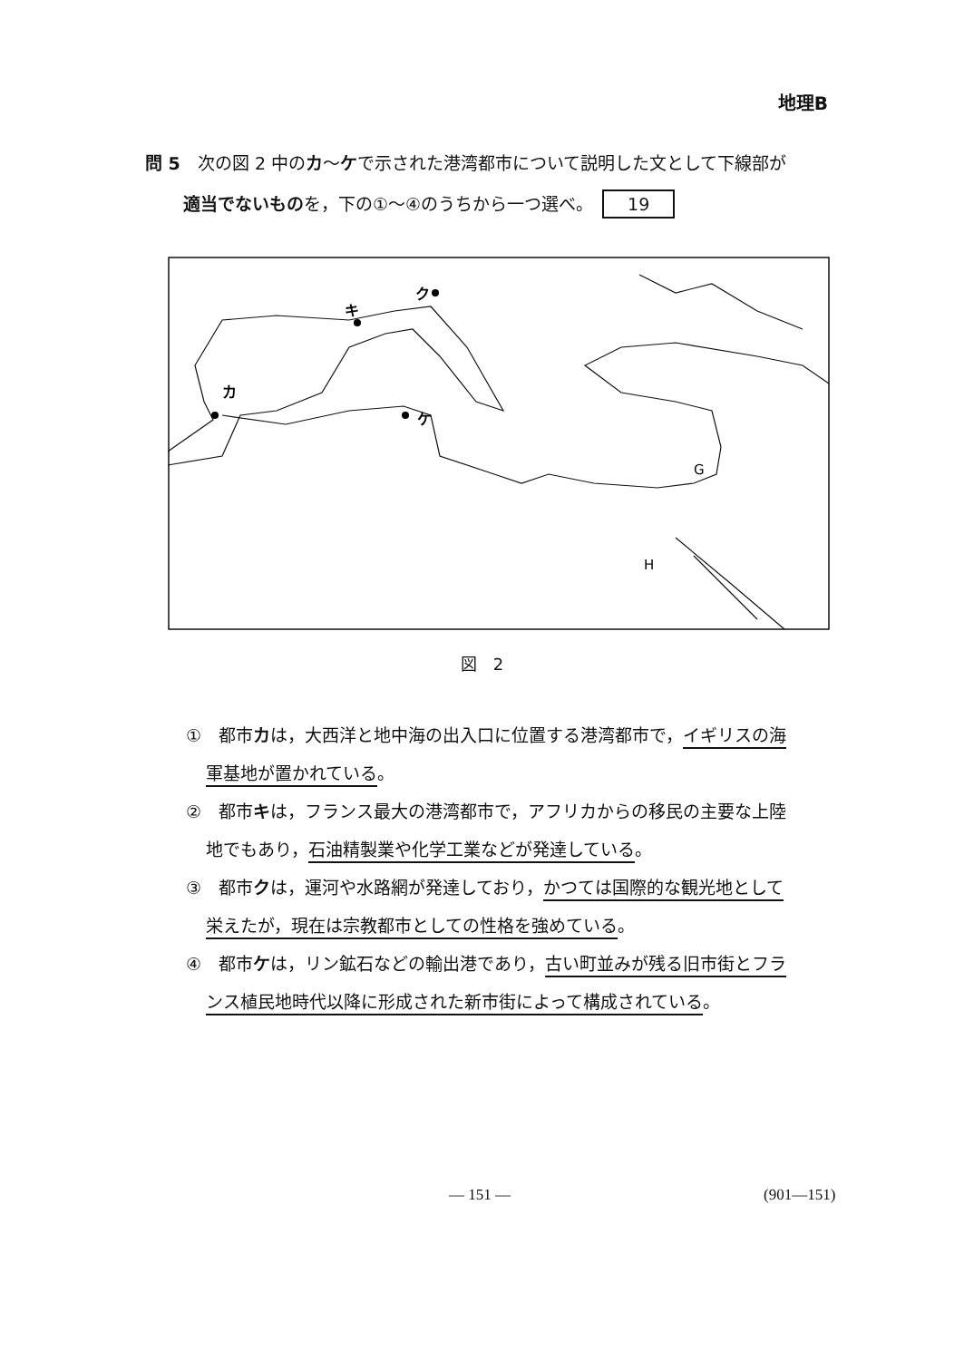地理B
問 5　次の図 2 中のカ～ケで示された港湾都市について説明した文として下線部が
適当でないものを，下の①～④のうちから一つ選べ。 19
カ
キ
ク
ケ
G
H
図　2
①　都市カは，大西洋と地中海の出入口に位置する港湾都市で，イギリスの海
軍基地が置かれている。
②　都市キは，フランス最大の港湾都市で，アフリカからの移民の主要な上陸
地でもあり，石油精製業や化学工業などが発達している。
③　都市クは，運河や水路網が発達しており，かつては国際的な観光地として
栄えたが，現在は宗教都市としての性格を強めている。
④　都市ケは，リン鉱石などの輸出港であり，古い町並みが残る旧市街とフラ
ンス植民地時代以降に形成された新市街によって構成されている。
— 151 — (901—151)